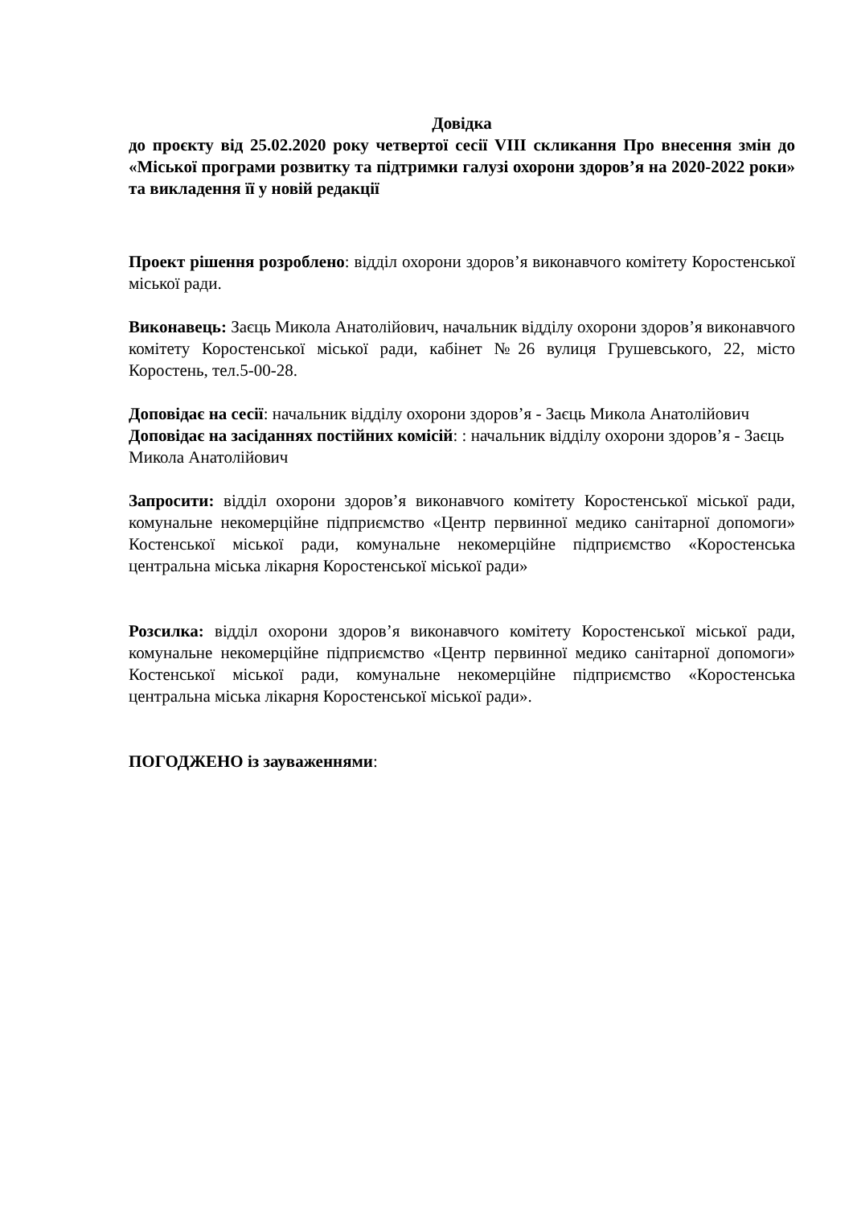Довідка
до проєкту від 25.02.2020 року четвертої сесії VIII скликання Про внесення змін до «Міської програми розвитку та підтримки галузі охорони здоров’я на 2020-2022 роки» та викладення її у новій редакції
Проект рішення розроблено: відділ охорони здоров’я виконавчого комітету Коростенської міської ради.
Виконавець: Заєць Микола Анатолійович, начальник відділу охорони здоров’я виконавчого комітету Коростенської міської ради, кабінет №26 вулиця Грушевського, 22, місто Коростень, тел.5-00-28.
Доповідає на сесії: начальник відділу охорони здоров’я - Заєць Микола Анатолійович
Доповідає на засіданнях постійних комісій: : начальник відділу охорони здоров’я - Заєць Микола Анатолійович
Запросити: відділ охорони здоров’я виконавчого комітету Коростенської міської ради, комунальне некомерційне підприємство «Центр первинної медико санітарної допомоги» Костенської міської ради, комунальне некомерційне підприємство «Коростенська центральна міська лікарня Коростенської міської ради»
Розсилка: відділ охорони здоров’я виконавчого комітету Коростенської міської ради, комунальне некомерційне підприємство «Центр первинної медико санітарної допомоги» Костенської міської ради, комунальне некомерційне підприємство «Коростенська центральна міська лікарня Коростенської міської ради».
ПОГОДЖЕНО із зауваженнями: